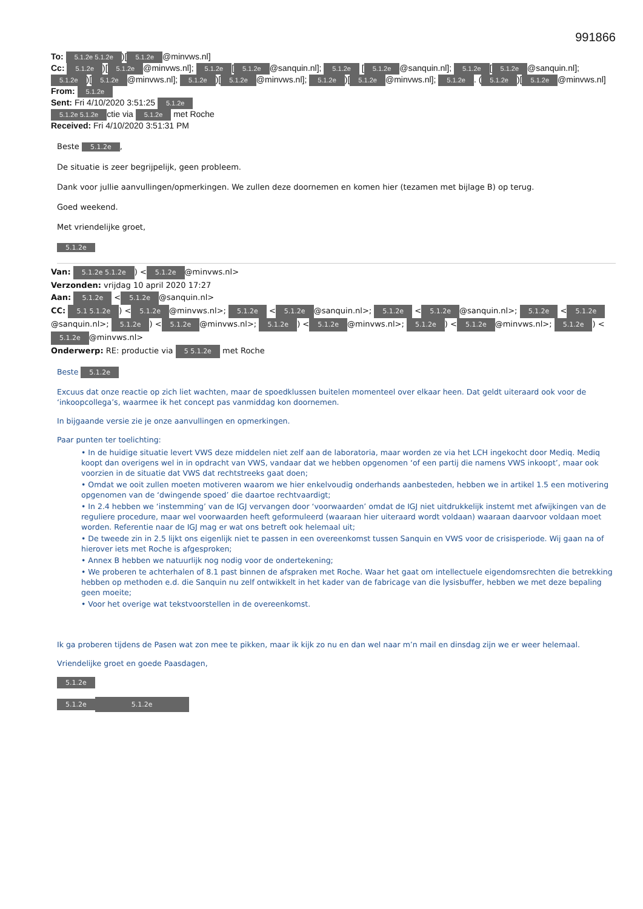991866
To: 5.1.2e 5.1.2e)[5.1.2e @minvws.nl]
Cc: 5.1.2e)[5.1.2e @minvws.nl]; 5.1.2e [5.1.2e @sanquin.nl]; 5.1.2e [5.1.2e @sanquin.nl]; 5.1.2e [5.1.2e @sanquin.nl]; 5.1.2e)[5.1.2e @minvws.nl]; 5.1.2e)[5.1.2e @minvws.nl]; 5.1.2e)[5.1.2e @minvws.nl]; 5.1.2e. (5.1.2e)[5.1.2e @minvws.nl]
From: 5.1.2e
Sent: Fri 4/10/2020 3:51:25 5.1.2e
5.1.2e 5.1.2e ctie via 5.1.2e met Roche
Received: Fri 4/10/2020 3:51:31 PM
Beste 5.1.2e,
De situatie is zeer begrijpelijk, geen probleem.
Dank voor jullie aanvullingen/opmerkingen. We zullen deze doornemen en komen hier (tezamen met bijlage B) op terug.
Goed weekend.
Met vriendelijke groet,
5.1.2e
Van: 5.1.2e 5.1.2e) < 5.1.2e @minvws.nl>
Verzonden: vrijdag 10 april 2020 17:27
Aan: 5.1.2e < 5.1.2e @sanquin.nl>
CC: 5.1 5.1.2e) < 5.1.2e @minvws.nl>; 5.1.2e < 5.1.2e @sanquin.nl>; 5.1.2e < 5.1.2e @sanquin.nl>; 5.1.2e < 5.1.2e @sanquin.nl>; 5.1.2e) < 5.1.2e @minvws.nl>; 5.1.2e) < 5.1.2e @minvws.nl>; 5.1.2e) < 5.1.2e @minvws.nl>; 5.1.2e) < 5.1.2e @minvws.nl>
Onderwerp: RE: productie via 5 5.1.2e met Roche
Beste 5.1.2e
Excuus dat onze reactie op zich liet wachten, maar de spoedklussen buitelen momenteel over elkaar heen. Dat geldt uiteraard ook voor de ‘inkoopcollega’s, waarmee ik het concept pas vanmiddag kon doornemen.
In bijgaande versie zie je onze aanvullingen en opmerkingen.
Paar punten ter toelichting:
• In de huidige situatie levert VWS deze middelen niet zelf aan de laboratoria, maar worden ze via het LCH ingekocht door Mediq. Mediq koopt dan overigens wel in in opdracht van VWS, vandaar dat we hebben opgenomen ‘of een partij die namens VWS inkoopt’, maar ook voorzien in de situatie dat VWS dat rechtstreeks gaat doen;
• Omdat we ooit zullen moeten motiveren waarom we hier enkelvoudig onderhands aanbesteden, hebben we in artikel 1.5 een motivering opgenomen van de ‘dwingende spoed’ die daartoe rechtvaardigt;
• In 2.4 hebben we ‘instemming’ van de IGJ vervangen door ‘voorwaarden’ omdat de IGJ niet uitdrukkelijk instemt met afwijkingen van de reguliere procedure, maar wel voorwaarden heeft geformuleerd (waaraan hier uiteraard wordt voldaan) waaraan daarvoor voldaan moet worden. Referentie naar de IGJ mag er wat ons betreft ook helemaal uit;
• De tweede zin in 2.5 lijkt ons eigenlijk niet te passen in een overeenkomst tussen Sanquin en VWS voor de crisisperiode. Wij gaan na of hierover iets met Roche is afgesproken;
• Annex B hebben we natuurlijk nog nodig voor de ondertekening;
• We proberen te achterhalen of 8.1 past binnen de afspraken met Roche. Waar het gaat om intellectuele eigendomsrechten die betrekking hebben op methoden e.d. die Sanquin nu zelf ontwikkelt in het kader van de fabricage van die lysisbuffer, hebben we met deze bepaling geen moeite;
• Voor het overige wat tekstvoorstellen in de overeenkomst.
Ik ga proberen tijdens de Pasen wat zon mee te pikken, maar ik kijk zo nu en dan wel naar m’n mail en dinsdag zijn we er weer helemaal.
Vriendelijke groet en goede Paasdagen,
5.1.2e
5.1.2e 5.1.2e